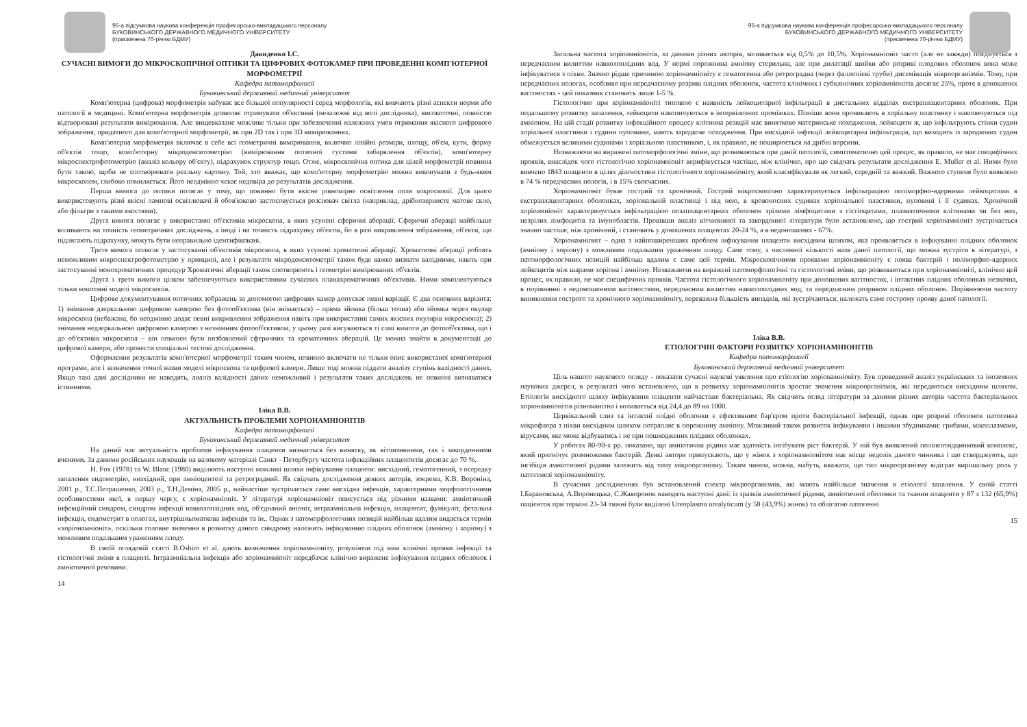95-а підсумкова наукова конференція професорсько-викладацького персоналу
БУКОВИНСЬКОГО ДЕРЖАВНОГО МЕДИЧНОГО УНІВЕРСИТЕТУ
(присвячена 70-річчю БДМУ)
Давиденко І.С.
СУЧАСНІ ВИМОГИ ДО МІКРОСКОПІЧНОЇ ОПТИКИ ТА ЦИФРОВИХ ФОТОКАМЕР ПРИ ПРОВЕДЕННІ КОМП'ЮТЕРНОЇ МОРФОМЕТРІЇ
Кафедра патоморфології
Буковинський державний медичний університет
Комп'ютерна (цифрова) морфометрія набуває все більшої популярності серед морфологів, які вивчають різні аспекти норми або патології в медицині. Комп'ютерна морфометрія дозволяє отримувати об'єктивні (незалежні від волі дослідника), високоточні, повністю відтворювані результати вимірювання. Але вищевказане можливе тільки при забезпеченні належних умов отримання якісного цифрового зображення, придатного для комп'ютерної морфометрії, як при 2D так і при 3D вимірюваннях.
Комп'ютерна морфометрія включає в себе всі геометричні вимірювання, включно лінійні розміри, площу, об'єм, кути, форму об'єктів тощо, комп'ютерну мікроденситометрію (вимірювання оптичної густини забарвлення об'єктів), комп'ютерну мікроспектрофотометрію (аналіз кольору об'єкту), підрахунок структур тощо. Отже, мікроскопічна оптика для цілей морфометрії повинна бути такою, щоби не спотворювати реальну картину. Той, хто вважає, що комп'ютерну морфометрію можна виконувати з будь-яким мікроскопом, глибоко помиляється. Його неодмінно чекає недовіра до результатів дослідження.
Перша вимога до оптики полягає у тому, що повинно бути якісне рівномірне освітлення поля мікроскопії. Для цього використовують різні якісні лампові освітлювачі й обов'язково застосовується розсіювач світла (наприклад, дрібнозернисте матове скло, або фільтри з такими якостями).
Друга вимога полягає у використанні об'єктивів мікроскопа, в яких усунені сферичні аберації. Сферичні аберації найбільше впливають на точність геометричних досліджень, а іноді і на точність підрахунку об'єктів, бо в разі викривлення зображення, об'єкти, що підлягають підрахунку, можуть бути неправильно ідентифіковані.
Третя вимога полягає у застосуванні об'єктивів мікроскопа, в яких усунені хроматичні аберації. Хроматичні аберації роблять неможливим мікроспектрофотометрію у принципі, але і результати мікроденситометрії також буде важко визнати валідними, навіть при застосуванні монохроматичних процедур Хроматичні аберації також спотворюють і геометрію вимірюваних об'єктів.
Друга і третя вимоги цілком забезпечуються використанням сучасних планахроматичних об'єктивів. Ними комплектуються тільки коштовні моделі мікроскопів.
Цифрове документування оптичних зображень за допомогою цифрових камер допускає певні варіації. Є два основних варіанта: 1) знімання дзеркальною цифровою камерою без фотооб'єктива (він знімається) – пряма зйомка (більш точна) або зйомка через окуляр мікроскопа (небажана, бо неодмінно додає певні викривлення зображення навіть при використанні самих якісних окулярів мікроскопа); 2) знімання недзеркальною цифровою камерою з незнімним фотооб'єктивом, у цьому разі висуваються ті самі вимоги до фотооб'єктива, що і до об'єктивів мікроскопа – він повинен бути позбавлений сферичних та хроматичних аберацій. Це можна знайти в документації до цифрової камери, або провести спеціальні тестові дослідження.
Оформлення результатів комп'ютерної морфометрії таким чином, повинно включати не тільки опис використаної комп'ютерної програми, але і зазначення точної назви моделі мікроскопа та цифрової камери. Лише тоді можна піддати аналізу ступінь валідності даних. Якщо такі дані дослідники не наводять, аналіз валідності даних неможливий і результати таких досліджень не повинні визнаватися істинними.
Іліка В.В.
АКТУАЛЬНІСТЬ ПРОБЛЕМИ ХОРІОНАМНІОНІТІВ
Кафедра патоморфології
Буковинський державний медичний університет
На даний час актуальність проблеми інфікування плаценти визнається без винятку, як вітчизняними, так і закордонними вченими. За даними російських науковців на валовому матеріалі Санкт - Петербургу частота інфекційних плацентитів досягає до 70 %.
H. Fox (1978) та W. Blanc (1980) виділяють наступні можливі шляхи інфікування плаценти: висхідний, гематогенний, з осередку запалення ендометрію, низхідний, при амніоцентезі та ретроградний. Як свідчать дослідження деяких авторів, зокрема, К.В. Вороніна, 2001 р., Т.С.Петрашенко, 2003 р., Т.Н.Деміна, 2005 р., найчастіше зустрічається саме висхідна інфекція, характерними морфологічними особливостями якої, в першу чергу, є хоріонамніоніт. У літературі хоріонамніоніт описується під різними назвами: амніотичний інфекційний синдром, синдром інфекції навколоплідних вод, об'єднаний аніоніт, інтраамніальна інфекція, плацентит, фунікуліт, фетальна інфекція, ендометрит в пологах, внутрішньоматкова інфекція та ін.. Однак з патоморфологічних позицій найбільш вдалим видається термін «хоріонамніоніт», оскільки головне значення в розвитку даного синдрому належить інфікуванню плідних оболонок (амніону і хоріону) з можливим подальшим ураженням плоду.
В своїй оглядовій статті B.Oshiro et al. дають визначення хоріонамніоніту, розуміючи під ним клінічні прояви інфекції та гістологічні зміни в плаценті. Інтраамніальна інфекція або хоріонамніоніт передбачає клінічно виражене інфікування плідних оболонок і амніотичної речовини.
14
95-а підсумкова наукова конференція професорсько-викладацького персоналу
БУКОВИНСЬКОГО ДЕРЖАВНОГО МЕДИЧНОГО УНІВЕРСИТЕТУ
(присвячена 70-річчю БДМУ)
Загальна частота хоріоамніонітів, за даними різних авторів, коливається від 0,5% до 10,5%. Хоріонамніоніт часто (але не завжди) поєднується з передчасним вилиттям навколоплідних вод. У нормі порожнина амніону стерильна, але при дилатації шийки або розриві плодових оболонок вона може інфікуватися з піхви. Значно рідше причиною хоріонамніоніту є гематогенна або ретроградна (через фаллопієві труби) дисемінація мікроорганізмів. Тому, при передчасних пологах, особливо при передчасному розриві плідних оболонок, частота клінічних і субклінічних хоріоамніонітів досягає 25%, проте в доношених вагітностях - цей показник становить лише 1-5 %.
Гістологічно при хоріонамніоніті типовою є наявність лейкоцитарної інфільтрації в дистальних відділах екстраплацентарних оболонок. При подальшому розвитку запалення, лейкоцити накопичуються в інтервілезних проміжках. Пізніше вони проникають в хоріальну пластинку і накопичуються під амніоном. На цій стадії розвитку інфекційного процесу клітинна реакцій має винятково материнське походження, лейкоцити ж, що інфільтрують стінки судин хоріальної пластинки і судини пуповини, мають зародкове походження. При висхідній інфекції лейкоцитарна інфільтрація, що виходить із зародкових судин обмежується великими судинами і хоріальною пластинкою, і, як правило, не поширюється на дрібні ворсини.
Незважаючи на виражені патоморфологічні зміни, що розвиваються при даній патології, симптоматично цей процес, як правило, не має специфічних проявів, внаслідок чого гістологічно хоріонамніоніт верифікується частіше, ніж клінічно, про що свідчать результати дослідження E. Muller et al. Ними було вивчено 1843 плаценти в цілях діагностики гістологічного хоріонамніоніту, який класифікували як легкий, середній та важкий. Важкого ступеня було виявлено в 74 % передчасних пологів, і в 15% своєчасних.
Хоріонамніоніт буває гострий та хронічний. Гострий мікроскопічно характеризується інфільтрацією поліморфно-ядерними лейкоцитами в екстраплацентарних оболонках, хоріональній пластинці і під нею, в кровоносних судинах хоріональної пластинки, пуповині і її судинах. Хронічний хоріоамніоніт характеризується інфільтрацією позаплацентарних оболонок зрілими лімфоцитами з гістіоцитами, плазматичними клітинами чи без них, незрілих лімфоцитів та імунобластів. Провівши аналіз вітчизняної та закордонної літератури було встановлено, що гострий хоріонамніоніт зустрічається значно частіше, ніж хронічний, і становить у доношених плацентах 20-24 %, а в недоношених - 67%.
Хоріонамніоніт – одна з найпоширеніших проблем інфікування плаценти висхідним шляхом, яка проявляється в інфікуванні плідних оболонок (амніону і хоріону) з можливим подальшим ураженням плоду. Саме тому, з численної кількості назв даної патології, що можна зустріти в літературі, з патоморфологічних позицій найбільш вдалим є саме цей термін. Мікроскопічними проявами хоріонамніоніту є поява бактерій і поліморфно-ядерних лейкоцитів між шарами хоріона і амніону. Незважаючи на виражені патоморфологічні та гістологічні зміни, що розвиваються при хоріонамніоніті, клінічно цей процес, як правило, не має специфічних проявів. Частота гістологічного хоріонамніоніту при доношених вагітностях, і інтактних плідних оболонках незначна, в порівнянні з недоношеними вагітностями, передчасним вилиттям навколоплідних вод, та передчасним розривом плідних оболонок. Порівнюючи частоту виникнення гострого та хронічного хоріонамніоніту, переважна більшість випадків, які зустрічаються, належать саме гострому прояву даної патології.
Іліка В.В.
ЕТІОЛОГІЧНІ ФАКТОРИ РОЗВИТКУ ХОРІОНАМНІОНІТІВ
Кафедра патоморфології
Буковинський державний медичний університет
Ціль нашого наукового огляду - показати сучасні наукові уявлення про етіологію хоріонамніоніту. Був проведений аналіз українських та іноземних наукових джерел, в результаті чого встановлено, що в розвитку хоріонамніонітів зростає значення мікроорганізмів, які передаються висхідним шляхом. Етіологія висхідного шляху інфікування плаценти найчастіше бактеріальна. Як свідчить огляд літератури за даними різних авторів частота бактеріальних хоріонамніонітів різноманітна і коливається від 24,4 до 89 на 1000.
Цервікальний слиз та інтактні плідні оболонки є ефективним бар'єром проти бактеріальної інфекції, однак при розриві оболонок патогенна мікрофлора з піхви висхідним шляхом потрапляє в порожнину амніону. Можливий також розвиток інфікування і іншими збудниками: грибами, мікоплазмами, вірусами, яке може відбуватись і не при пошкоджених плідних оболонках.
У роботах 80-90-х рр. показано, що амніотична рідина має здатність інгібувати ріст бактерій. У ній був виявлений поліпептидцинковий комплекс, який пригнічує розмноження бактерій. Деякі автори припускають, що у жінок з хоріонамніонітом має місце недолік даного чинника і що стверджують, що інгібіція амніотичної рідини залежить від типу мікроорганізму. Таким чином, можна, мабуть, вважати, що тип мікроорганізму відіграє вирішальну роль у патогенезі хоріонамніоніту.
В сучасних дослідженнях був встановлений спектр мікроорганізмів, які мають найбільше значення в етіології запалення. У своїй статті І.Барановська, А.Воронецька, С.Жаворонок наводять наступні дані: із зразків амніотичної рідини, амніотичної оболонки та тканин плаценти у 87 з 132 (65,9%) пацієнток при терміні 23-34 тижні були виділені Ureoplasma urealyticum (у 58 (43,9%) жінок) та облігатно патогенні
15